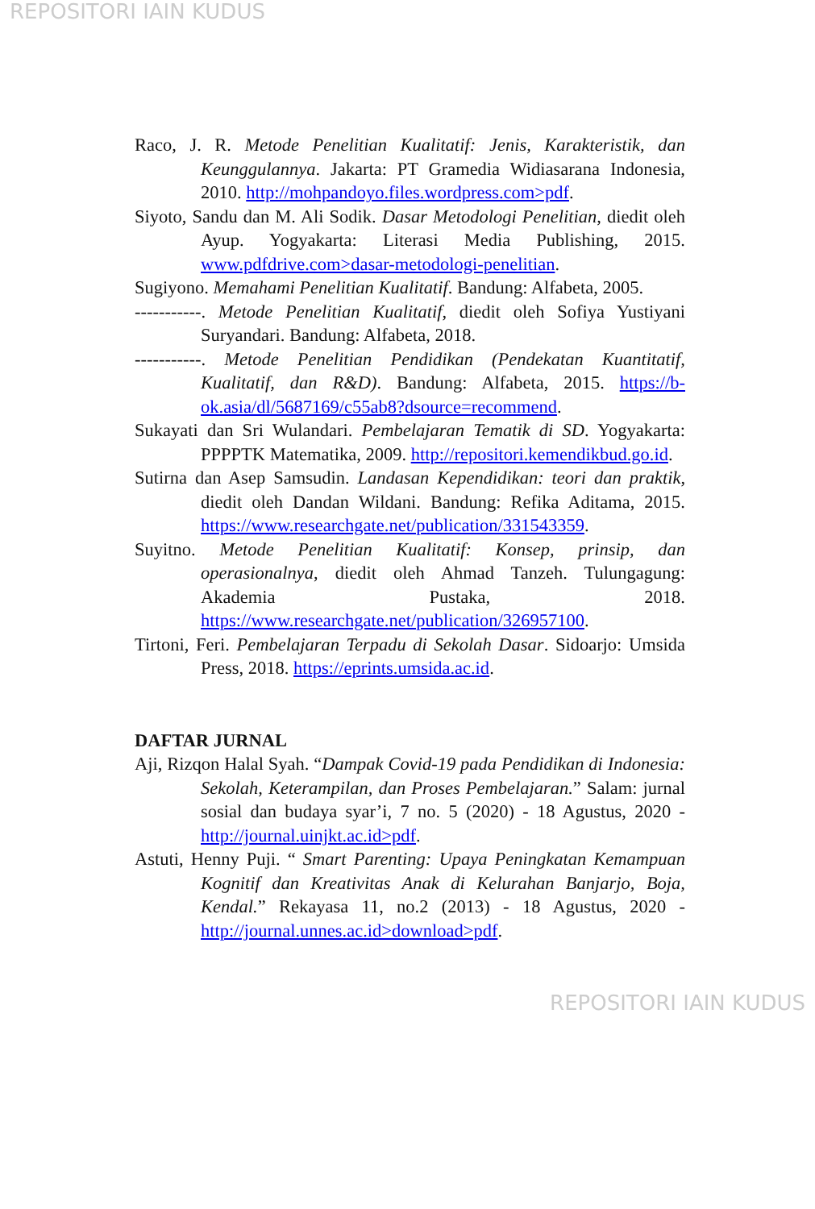REPOSITORI IAIN KUDUS
Raco, J. R. Metode Penelitian Kualitatif: Jenis, Karakteristik, dan Keunggulannya. Jakarta: PT Gramedia Widiasarana Indonesia, 2010. http://mohpandoyo.files.wordpress.com>pdf.
Siyoto, Sandu dan M. Ali Sodik. Dasar Metodologi Penelitian, diedit oleh Ayup. Yogyakarta: Literasi Media Publishing, 2015. www.pdfdrive.com>dasar-metodologi-penelitian.
Sugiyono. Memahami Penelitian Kualitatif. Bandung: Alfabeta, 2005.
-----------. Metode Penelitian Kualitatif, diedit oleh Sofiya Yustiyani Suryandari. Bandung: Alfabeta, 2018.
-----------. Metode Penelitian Pendidikan (Pendekatan Kuantitatif, Kualitatif, dan R&D). Bandung: Alfabeta, 2015. https://b-ok.asia/dl/5687169/c55ab8?dsource=recommend.
Sukayati dan Sri Wulandari. Pembelajaran Tematik di SD. Yogyakarta: PPPPTK Matematika, 2009. http://repositori.kemendikbud.go.id.
Sutirna dan Asep Samsudin. Landasan Kependidikan: teori dan praktik, diedit oleh Dandan Wildani. Bandung: Refika Aditama, 2015. https://www.researchgate.net/publication/331543359.
Suyitno. Metode Penelitian Kualitatif: Konsep, prinsip, dan operasionalnya, diedit oleh Ahmad Tanzeh. Tulungagung: Akademia Pustaka, 2018. https://www.researchgate.net/publication/326957100.
Tirtoni, Feri. Pembelajaran Terpadu di Sekolah Dasar. Sidoarjo: Umsida Press, 2018. https://eprints.umsida.ac.id.
DAFTAR JURNAL
Aji, Rizqon Halal Syah. “Dampak Covid-19 pada Pendidikan di Indonesia: Sekolah, Keterampilan, dan Proses Pembelajaran.” Salam: jurnal sosial dan budaya syar’i, 7 no. 5 (2020) - 18 Agustus, 2020 - http://journal.uinjkt.ac.id>pdf.
Astuti, Henny Puji. “ Smart Parenting: Upaya Peningkatan Kemampuan Kognitif dan Kreativitas Anak di Kelurahan Banjarjo, Boja, Kendal.” Rekayasa 11, no.2 (2013) - 18 Agustus, 2020 - http://journal.unnes.ac.id>download>pdf.
REPOSITORI IAIN KUDUS